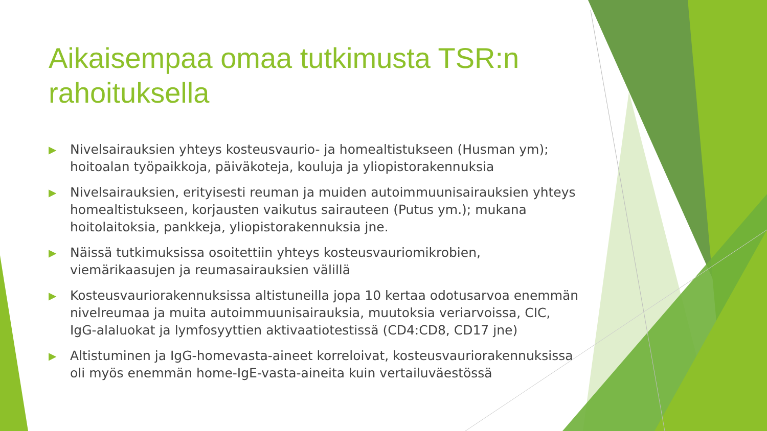Aikaisempaa omaa tutkimusta TSR:n rahoituksella
▶ Nivelsairauksien yhteys kosteusvaurio- ja homealtistukseen (Husman ym); hoitoalan työpaikkoja, päiväkoteja, kouluja ja yliopistorakennuksia
▶ Nivelsairauksien, erityisesti reuman ja muiden autoimmuunisairauksien yhteys homealtistukseen, korjausten vaikutus sairauteen (Putus ym.); mukana hoitolaitoksia, pankkeja, yliopistorakennuksia jne.
▶ Näissä tutkimuksissa osoitettiin yhteys kosteusvauriomikrobien, viemärikaasujen ja reumasairauksien välillä
▶ Kosteusvauriorakennuksissa altistuneilla jopa 10 kertaa odotusarvoa enemmän nivelreumaa ja muita autoimmuunisairauksia, muutoksia veriarvoissa, CIC, IgG-alaluokat ja lymfosyyttien aktivaatiotestissä (CD4:CD8, CD17 jne)
▶ Altistuminen ja IgG-homevasta-aineet korreloivat, kosteusvauriorakennuksissa oli myös enemmän home-IgE-vasta-aineita kuin vertailuväestössä